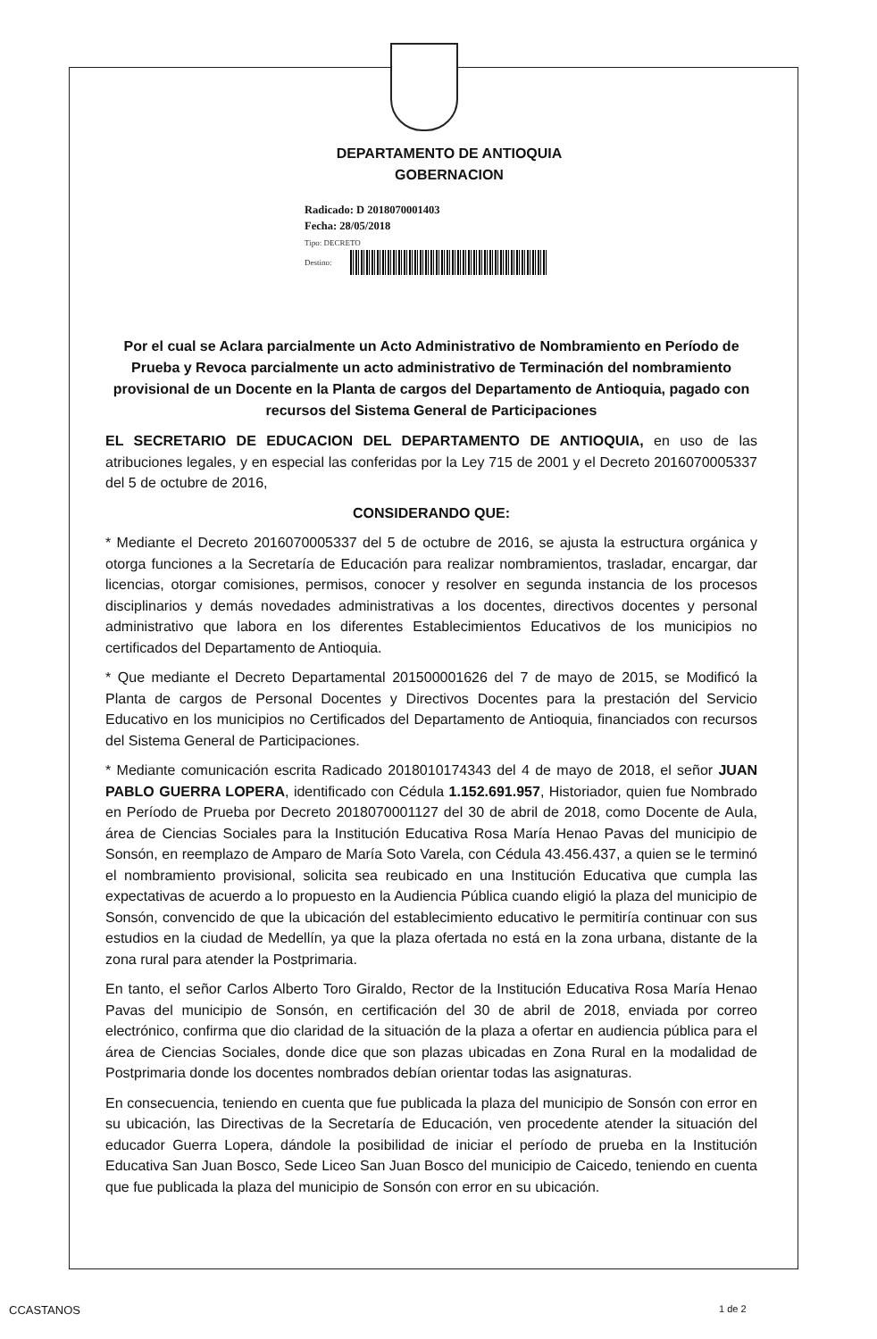DEPARTAMENTO DE ANTIOQUIA
GOBERNACION
Radicado: D 2018070001403
Fecha: 28/05/2018
Tipo: DECRETO
Destino:
Por el cual se Aclara parcialmente un Acto Administrativo de Nombramiento en Período de Prueba y Revoca parcialmente un acto administrativo de Terminación del nombramiento provisional de un Docente en la Planta de cargos del Departamento de Antioquia, pagado con recursos del Sistema General de Participaciones
EL SECRETARIO DE EDUCACION DEL DEPARTAMENTO DE ANTIOQUIA, en uso de las atribuciones legales, y en especial las conferidas por la Ley 715 de 2001 y el Decreto 2016070005337 del 5 de octubre de 2016,
CONSIDERANDO QUE:
* Mediante el Decreto 2016070005337 del 5 de octubre de 2016, se ajusta la estructura orgánica y otorga funciones a la Secretaría de Educación para realizar nombramientos, trasladar, encargar, dar licencias, otorgar comisiones, permisos, conocer y resolver en segunda instancia de los procesos disciplinarios y demás novedades administrativas a los docentes, directivos docentes y personal administrativo que labora en los diferentes Establecimientos Educativos de los municipios no certificados del Departamento de Antioquia.
* Que mediante el Decreto Departamental 201500001626 del 7 de mayo de 2015, se Modificó la Planta de cargos de Personal Docentes y Directivos Docentes para la prestación del Servicio Educativo en los municipios no Certificados del Departamento de Antioquia, financiados con recursos del Sistema General de Participaciones.
* Mediante comunicación escrita Radicado 2018010174343 del 4 de mayo de 2018, el señor JUAN PABLO GUERRA LOPERA, identificado con Cédula 1.152.691.957, Historiador, quien fue Nombrado en Período de Prueba por Decreto 2018070001127 del 30 de abril de 2018, como Docente de Aula, área de Ciencias Sociales para la Institución Educativa Rosa María Henao Pavas del municipio de Sonsón, en reemplazo de Amparo de María Soto Varela, con Cédula 43.456.437, a quien se le terminó el nombramiento provisional, solicita sea reubicado en una Institución Educativa que cumpla las expectativas de acuerdo a lo propuesto en la Audiencia Pública cuando eligió la plaza del municipio de Sonsón, convencido de que la ubicación del establecimiento educativo le permitiría continuar con sus estudios en la ciudad de Medellín, ya que la plaza ofertada no está en la zona urbana, distante de la zona rural para atender la Postprimaria.
En tanto, el señor Carlos Alberto Toro Giraldo, Rector de la Institución Educativa Rosa María Henao Pavas del municipio de Sonsón, en certificación del 30 de abril de 2018, enviada por correo electrónico, confirma que dio claridad de la situación de la plaza a ofertar en audiencia pública para el área de Ciencias Sociales, donde dice que son plazas ubicadas en Zona Rural en la modalidad de Postprimaria donde los docentes nombrados debían orientar todas las asignaturas.
En consecuencia, teniendo en cuenta que fue publicada la plaza del municipio de Sonsón con error en su ubicación, las Directivas de la Secretaría de Educación, ven procedente atender la situación del educador Guerra Lopera, dándole la posibilidad de iniciar el período de prueba en la Institución Educativa San Juan Bosco, Sede Liceo San Juan Bosco del municipio de Caicedo, teniendo en cuenta que fue publicada la plaza del municipio de Sonsón con error en su ubicación.
CCASTANOS 1 de 2